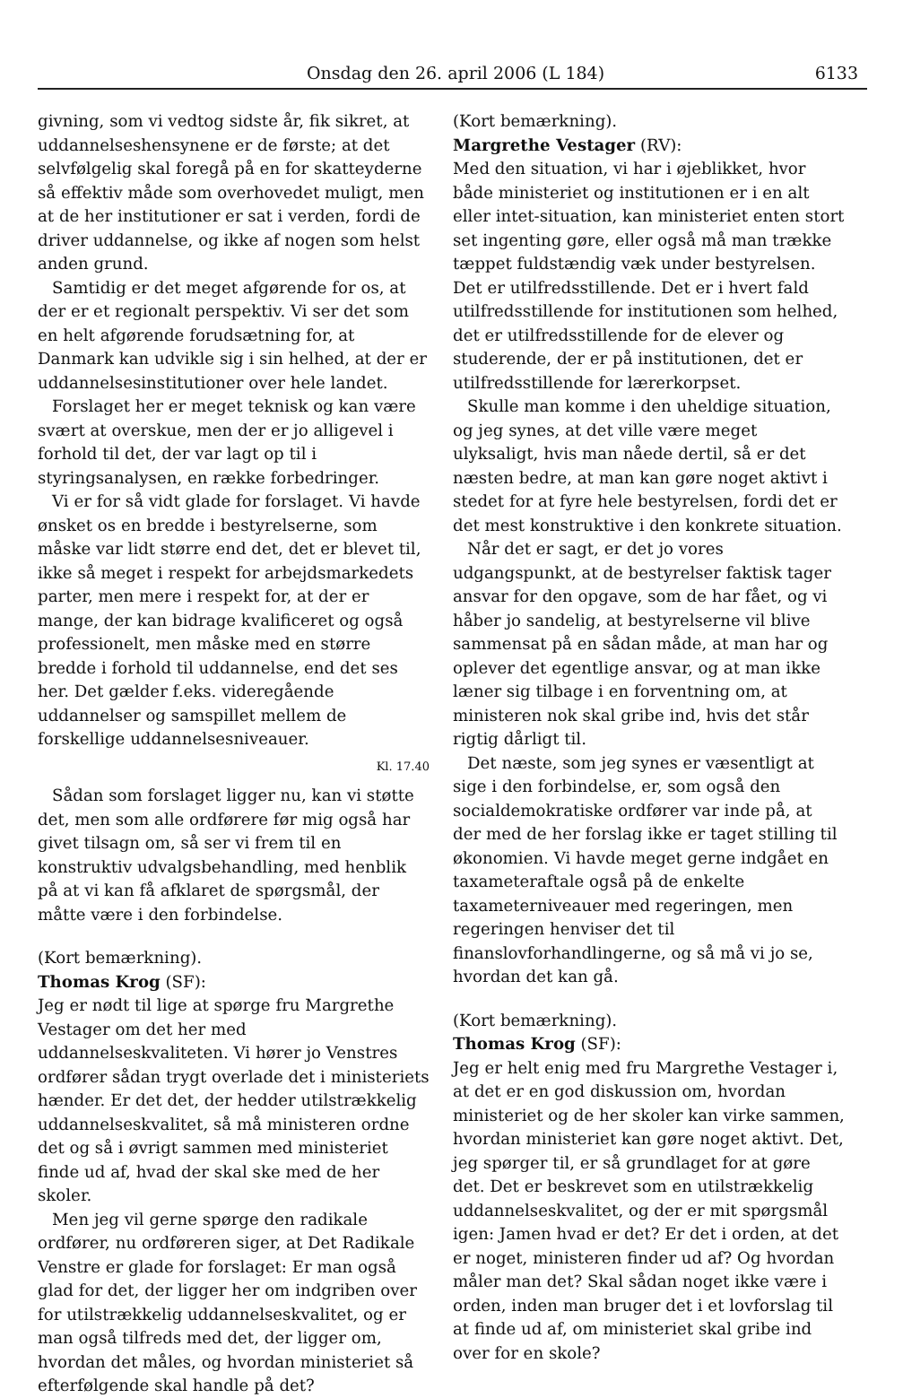Onsdag den 26. april 2006 (L 184) 6133
givning, som vi vedtog sidste år, fik sikret, at uddannelseshensynene er de første; at det selvfølgelig skal foregå på en for skatteyderne så effektiv måde som overhovedet muligt, men at de her institutioner er sat i verden, fordi de driver uddannelse, og ikke af nogen som helst anden grund.
Samtidig er det meget afgørende for os, at der er et regionalt perspektiv. Vi ser det som en helt afgørende forudsætning for, at Danmark kan udvikle sig i sin helhed, at der er uddannelsesinstitutioner over hele landet.
Forslaget her er meget teknisk og kan være svært at overskue, men der er jo alligevel i forhold til det, der var lagt op til i styringsanalysen, en række forbedringer.
Vi er for så vidt glade for forslaget. Vi havde ønsket os en bredde i bestyrelserne, som måske var lidt større end det, det er blevet til, ikke så meget i respekt for arbejdsmarkedets parter, men mere i respekt for, at der er mange, der kan bidrage kvalificeret og også professionelt, men måske med en større bredde i forhold til uddannelse, end det ses her. Det gælder f.eks. videregående uddannelser og samspillet mellem de forskellige uddannelsesniveauer.
Kl. 17.40
Sådan som forslaget ligger nu, kan vi støtte det, men som alle ordførere før mig også har givet tilsagn om, så ser vi frem til en konstruktiv udvalgsbehandling, med henblik på at vi kan få afklaret de spørgsmål, der måtte være i den forbindelse.
(Kort bemærkning).
Thomas Krog (SF):
Jeg er nødt til lige at spørge fru Margrethe Vestager om det her med uddannelseskvaliteten. Vi hører jo Venstres ordfører sådan trygt overlade det i ministeriets hænder. Er det det, der hedder utilstrækkelig uddannelseskvalitet, så må ministeren ordne det og så i øvrigt sammen med ministeriet finde ud af, hvad der skal ske med de her skoler.
Men jeg vil gerne spørge den radikale ordfører, nu ordføreren siger, at Det Radikale Venstre er glade for forslaget: Er man også glad for det, der ligger her om indgriben over for utilstrækkelig uddannelseskvalitet, og er man også tilfreds med det, der ligger om, hvordan det måles, og hvordan ministeriet så efterfølgende skal handle på det?
(Kort bemærkning).
Margrethe Vestager (RV):
Med den situation, vi har i øjeblikket, hvor både ministeriet og institutionen er i en alt eller intet-situation, kan ministeriet enten stort set ingenting gøre, eller også må man trække tæppet fuldstændig væk under bestyrelsen. Det er utilfredsstillende. Det er i hvert fald utilfredsstillende for institutionen som helhed, det er utilfredsstillende for de elever og studerende, der er på institutionen, det er utilfredsstillende for lærerkorpset.
Skulle man komme i den uheldige situation, og jeg synes, at det ville være meget ulyksaligt, hvis man nåede dertil, så er det næsten bedre, at man kan gøre noget aktivt i stedet for at fyre hele bestyrelsen, fordi det er det mest konstruktive i den konkrete situation.
Når det er sagt, er det jo vores udgangspunkt, at de bestyrelser faktisk tager ansvar for den opgave, som de har fået, og vi håber jo sandelig, at bestyrelserne vil blive sammensat på en sådan måde, at man har og oplever det egentlige ansvar, og at man ikke læner sig tilbage i en forventning om, at ministeren nok skal gribe ind, hvis det står rigtig dårligt til.
Det næste, som jeg synes er væsentligt at sige i den forbindelse, er, som også den socialdemokratiske ordfører var inde på, at der med de her forslag ikke er taget stilling til økonomien. Vi havde meget gerne indgået en taxameteraftale også på de enkelte taxameterniveauer med regeringen, men regeringen henviser det til finanslovforhandlingerne, og så må vi jo se, hvordan det kan gå.
(Kort bemærkning).
Thomas Krog (SF):
Jeg er helt enig med fru Margrethe Vestager i, at det er en god diskussion om, hvordan ministeriet og de her skoler kan virke sammen, hvordan ministeriet kan gøre noget aktivt. Det, jeg spørger til, er så grundlaget for at gøre det. Det er beskrevet som en utilstrækkelig uddannelseskvalitet, og der er mit spørgsmål igen: Jamen hvad er det? Er det i orden, at det er noget, ministeren finder ud af? Og hvordan måler man det? Skal sådan noget ikke være i orden, inden man bruger det i et lovforslag til at finde ud af, om ministeriet skal gribe ind over for en skole?